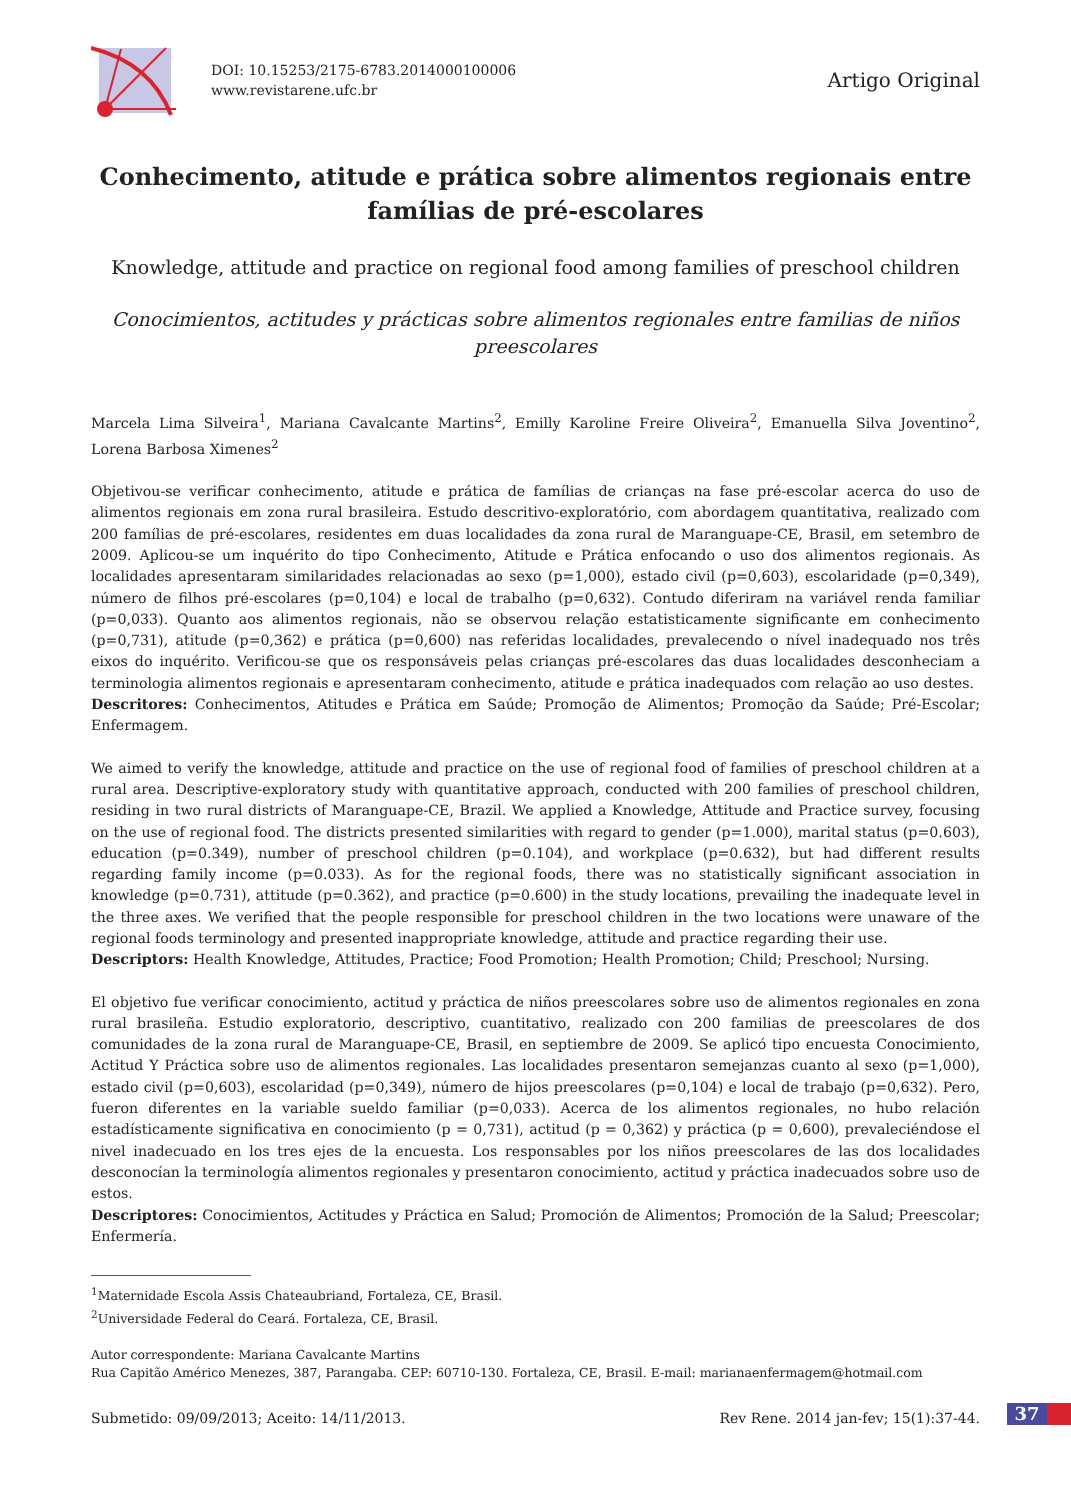DOI: 10.15253/2175-6783.2014000100006
www.revistarene.ufc.br
Artigo Original
Conhecimento, atitude e prática sobre alimentos regionais entre famílias de pré-escolares
Knowledge, attitude and practice on regional food among families of preschool children
Conocimientos, actitudes y prácticas sobre alimentos regionales entre familias de niños preescolares
Marcela Lima Silveira<sup>1</sup>, Mariana Cavalcante Martins<sup>2</sup>, Emilly Karoline Freire Oliveira<sup>2</sup>, Emanuella Silva Joventino<sup>2</sup>, Lorena Barbosa Ximenes<sup>2</sup>
Objetivou-se verificar conhecimento, atitude e prática de famílias de crianças na fase pré-escolar acerca do uso de alimentos regionais em zona rural brasileira. Estudo descritivo-exploratório, com abordagem quantitativa, realizado com 200 famílias de pré-escolares, residentes em duas localidades da zona rural de Maranguape-CE, Brasil, em setembro de 2009. Aplicou-se um inquérito do tipo Conhecimento, Atitude e Prática enfocando o uso dos alimentos regionais. As localidades apresentaram similaridades relacionadas ao sexo (p=1,000), estado civil (p=0,603), escolaridade (p=0,349), número de filhos pré-escolares (p=0,104) e local de trabalho (p=0,632). Contudo diferiram na variável renda familiar (p=0,033). Quanto aos alimentos regionais, não se observou relação estatisticamente significante em conhecimento (p=0,731), atitude (p=0,362) e prática (p=0,600) nas referidas localidades, prevalecendo o nível inadequado nos três eixos do inquérito. Verificou-se que os responsáveis pelas crianças pré-escolares das duas localidades desconheciam a terminologia alimentos regionais e apresentaram conhecimento, atitude e prática inadequados com relação ao uso destes.
Descritores: Conhecimentos, Atitudes e Prática em Saúde; Promoção de Alimentos; Promoção da Saúde; Pré-Escolar; Enfermagem.
We aimed to verify the knowledge, attitude and practice on the use of regional food of families of preschool children at a rural area. Descriptive-exploratory study with quantitative approach, conducted with 200 families of preschool children, residing in two rural districts of Maranguape-CE, Brazil. We applied a Knowledge, Attitude and Practice survey, focusing on the use of regional food. The districts presented similarities with regard to gender (p=1.000), marital status (p=0.603), education (p=0.349), number of preschool children (p=0.104), and workplace (p=0.632), but had different results regarding family income (p=0.033). As for the regional foods, there was no statistically significant association in knowledge (p=0.731), attitude (p=0.362), and practice (p=0.600) in the study locations, prevailing the inadequate level in the three axes. We verified that the people responsible for preschool children in the two locations were unaware of the regional foods terminology and presented inappropriate knowledge, attitude and practice regarding their use.
Descriptors: Health Knowledge, Attitudes, Practice; Food Promotion; Health Promotion; Child; Preschool; Nursing.
El objetivo fue verificar conocimiento, actitud y práctica de niños preescolares sobre uso de alimentos regionales en zona rural brasileña. Estudio exploratorio, descriptivo, cuantitativo, realizado con 200 familias de preescolares de dos comunidades de la zona rural de Maranguape-CE, Brasil, en septiembre de 2009. Se aplicó tipo encuesta Conocimiento, Actitud Y Práctica sobre uso de alimentos regionales. Las localidades presentaron semejanzas cuanto al sexo (p=1,000), estado civil (p=0,603), escolaridad (p=0,349), número de hijos preescolares (p=0,104) e local de trabajo (p=0,632). Pero, fueron diferentes en la variable sueldo familiar (p=0,033). Acerca de los alimentos regionales, no hubo relación estadísticamente significativa en conocimiento (p = 0,731), actitud (p = 0,362) y práctica (p = 0,600), prevaleciéndose el nivel inadecuado en los tres ejes de la encuesta. Los responsables por los niños preescolares de las dos localidades desconocían la terminología alimentos regionales y presentaron conocimiento, actitud y práctica inadecuados sobre uso de estos.
Descriptores: Conocimientos, Actitudes y Práctica en Salud; Promoción de Alimentos; Promoción de la Salud; Preescolar; Enfermería.
<sup>1</sup> Maternidade Escola Assis Chateaubriand, Fortaleza, CE, Brasil.
<sup>2</sup> Universidade Federal do Ceará. Fortaleza, CE, Brasil.
Autor correspondente: Mariana Cavalcante Martins
Rua Capitão Américo Menezes, 387, Parangaba. CEP: 60710-130. Fortaleza, CE, Brasil. E-mail: marianaenfermagem@hotmail.com
Submetido: 09/09/2013; Aceito: 14/11/2013. Rev Rene. 2014 jan-fev; 15(1):37-44.
37